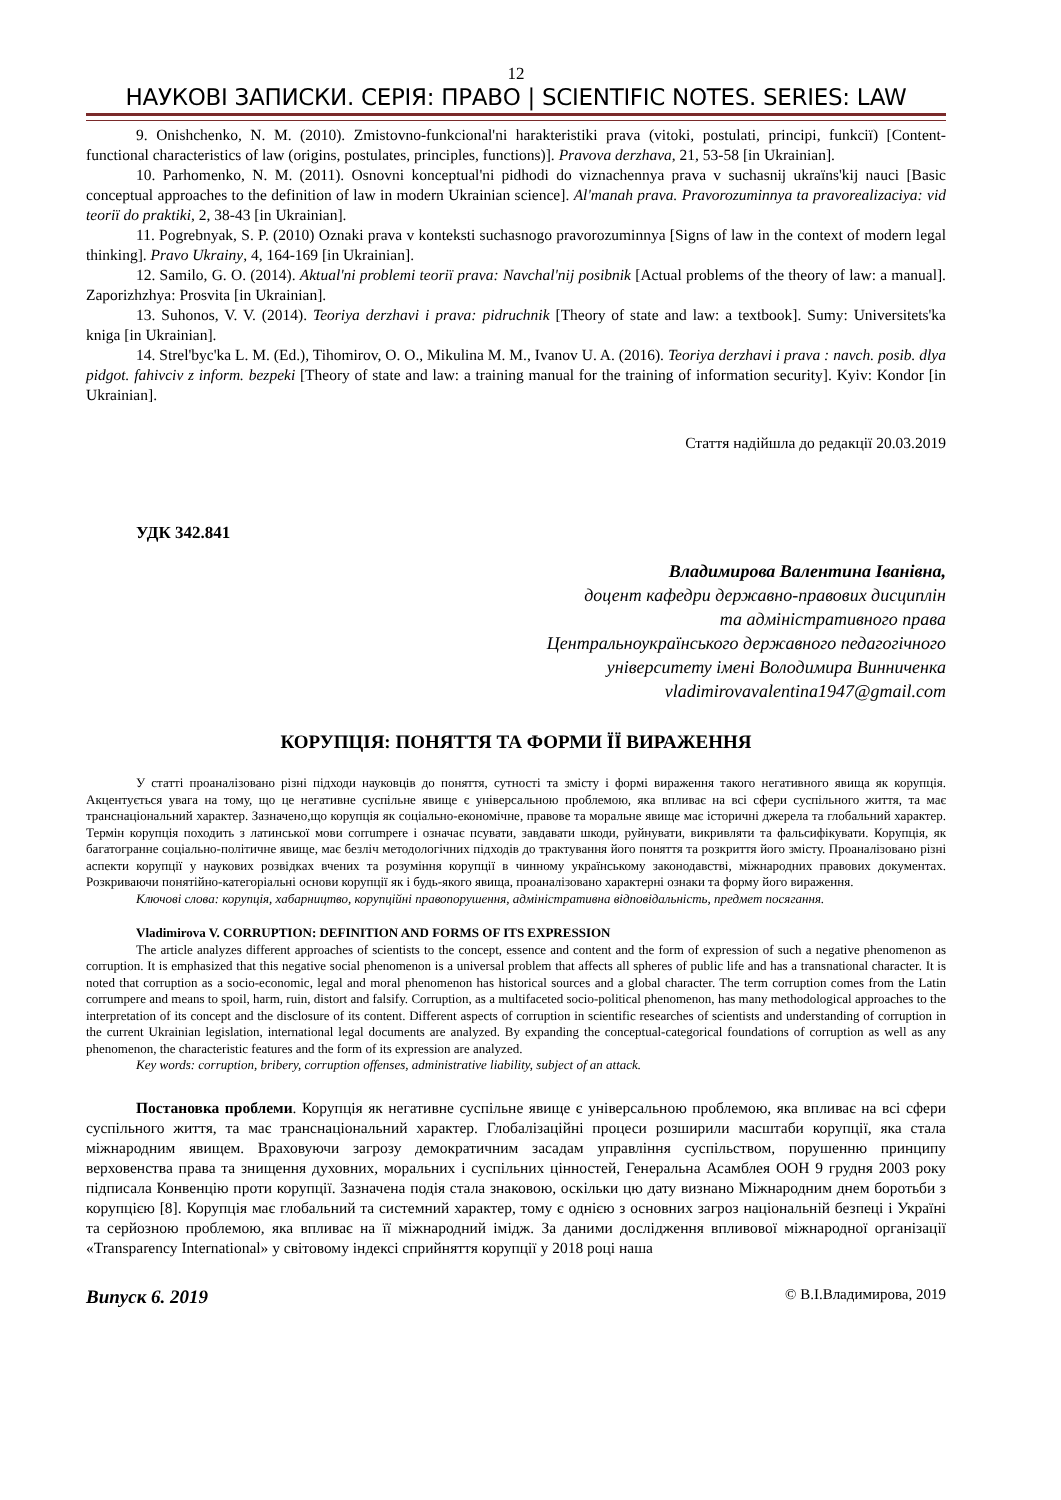12
НАУКОВІ ЗАПИСКИ. СЕРІЯ: ПРАВО | SCIENTIFIC NOTES. SERIES: LAW
9. Onishchenko, N. M. (2010). Zmistovno-funkcional'ni harakteristiki prava (vitoki, postulati, principi, funkcії) [Content-functional characteristics of law (origins, postulates, principles, functions)]. Pravova derzhava, 21, 53-58 [in Ukrainian].
10. Parhomenko, N. M. (2011). Osnovni konceptual'ni pidhodi do viznachennya prava v suchasnij ukraïns'kij nauci [Basic conceptual approaches to the definition of law in modern Ukrainian science]. Al'manah prava. Pravorozuminnya ta pravorealizaciya: vid teoriï do praktiki, 2, 38-43 [in Ukrainian].
11. Pogrebnyak, S. P. (2010) Oznaki prava v konteksti suchasnogo pravorozuminnya [Signs of law in the context of modern legal thinking]. Pravo Ukrainy, 4, 164-169 [in Ukrainian].
12. Samilo, G. O. (2014). Aktual'ni problemi teoriï prava: Navchal'nij posibnik [Actual problems of the theory of law: a manual]. Zaporizhzhya: Prosvita [in Ukrainian].
13. Suhonos, V. V. (2014). Teoriya derzhavi i prava: pidruchnik [Theory of state and law: a textbook]. Sumy: Universitets'ka kniga [in Ukrainian].
14. Strel'byc'ka L. M. (Ed.), Tihomirov, O. O., Mikulina M. M., Ivanov U. A. (2016). Teoriya derzhavi i prava : navch. posib. dlya pidgot. fahivciv z inform. bezpeki [Theory of state and law: a training manual for the training of information security]. Kyiv: Kondor [in Ukrainian].
Стаття надійшла до редакції 20.03.2019
УДК 342.841
Владимирова Валентина Іванівна,
доцент кафедри державно-правових дисциплін
та адміністративного права
Центральноукраїнського державного педагогічного
університету імені Володимира Винниченка
vladimirovavalentina1947@gmail.com
КОРУПЦІЯ: ПОНЯТТЯ ТА ФОРМИ ЇЇ ВИРАЖЕННЯ
У статті проаналізовано різні підходи науковців до поняття, сутності та змісту і формі вираження такого негативного явища як корупція. Акцентується увага на тому, що це негативне суспільне явище є універсальною проблемою, яка впливає на всі сфери суспільного життя, та має транснаціональний характер. Зазначено,що корупція як соціально-економічне, правове та моральне явище має історичні джерела та глобальний характер. Термін корупція походить з латинської мови corrumpere і означає псувати, завдавати шкоди, руйнувати, викривляти та фальсифікувати. Корупція, як багатогранне соціально-політичне явище, має безліч методологічних підходів до трактування його поняття та розкриття його змісту. Проаналізовано різні аспекти корупції у наукових розвідках вчених та розуміння корупції в чинному українському законодавстві, міжнародних правових документах. Розкриваючи понятійно-категоріальні основи корупції як і будь-якого явища, проаналізовано характерні ознаки та форму його вираження.
Ключові слова: корупція, хабарництво, корупційні правопорушення, адміністративна відповідальність, предмет посягання.
Vladimirova V. CORRUPTION: DEFINITION AND FORMS OF ITS EXPRESSION
The article analyzes different approaches of scientists to the concept, essence and content and the form of expression of such a negative phenomenon as corruption. It is emphasized that this negative social phenomenon is a universal problem that affects all spheres of public life and has a transnational character. It is noted that corruption as a socio-economic, legal and moral phenomenon has historical sources and a global character. The term corruption comes from the Latin corrumpere and means to spoil, harm, ruin, distort and falsify. Corruption, as a multifaceted socio-political phenomenon, has many methodological approaches to the interpretation of its concept and the disclosure of its content. Different aspects of corruption in scientific researches of scientists and understanding of corruption in the current Ukrainian legislation, international legal documents are analyzed. By expanding the conceptual-categorical foundations of corruption as well as any phenomenon, the characteristic features and the form of its expression are analyzed.
Key words: corruption, bribery, corruption offenses, administrative liability, subject of an attack.
Постановка проблеми. Корупція як негативне суспільне явище є універсальною проблемою, яка впливає на всі сфери суспільного життя, та має транснаціональний характер. Глобалізаційні процеси розширили масштаби корупції, яка стала міжнародним явищем. Враховуючи загрозу демократичним засадам управління суспільством, порушенню принципу верховенства права та знищення духовних, моральних і суспільних цінностей, Генеральна Асамблея ООН 9 грудня 2003 року підписала Конвенцію проти корупції. Зазначена подія стала знаковою, оскільки цю дату визнано Міжнародним днем боротьби з корупцією [8]. Корупція має глобальний та системний характер, тому є однією з основних загроз національній безпеці і Україні та серйозною проблемою, яка впливає на її міжнародний імідж. За даними дослідження впливової міжнародної організації «Transparency International» у світовому індексі сприйняття корупції у 2018 році наша
Випуск 6. 2019 © В.І.Владимирова, 2019